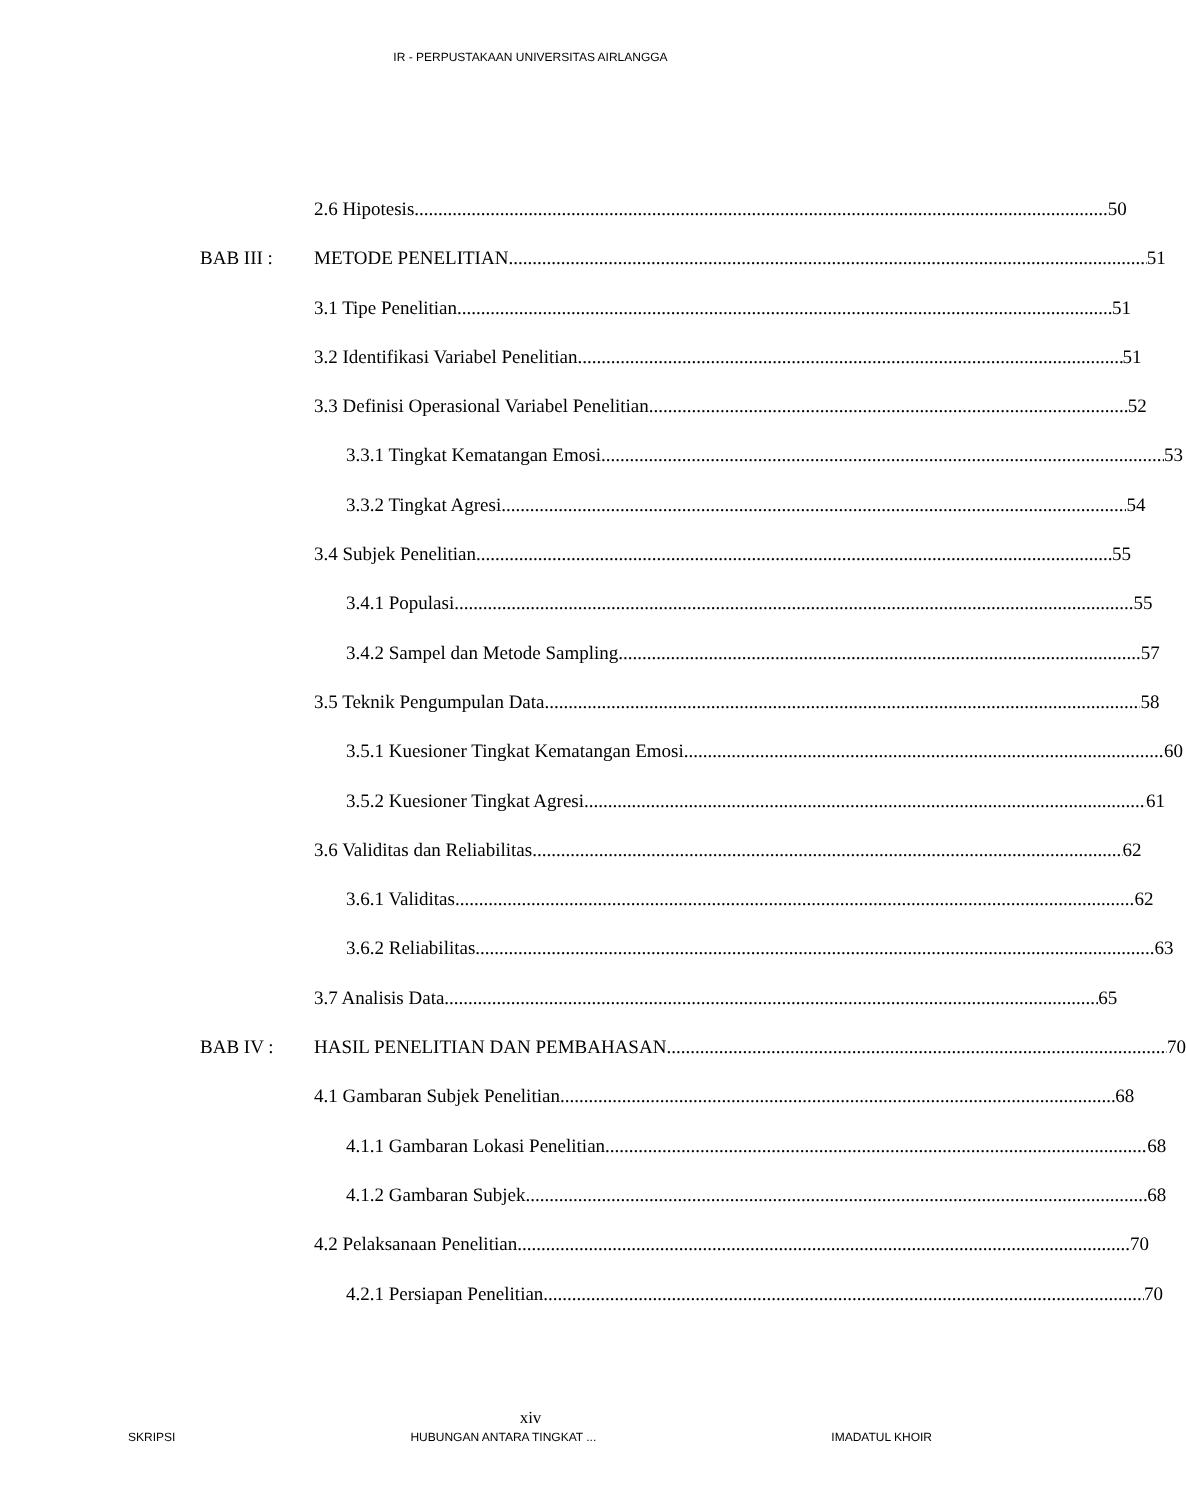IR - PERPUSTAKAAN UNIVERSITAS AIRLANGGA
2.6 Hipotesis 50
BAB III : METODE PENELITIAN 51
3.1 Tipe Penelitian 51
3.2 Identifikasi Variabel Penelitian 51
3.3 Definisi Operasional Variabel Penelitian 52
3.3.1 Tingkat Kematangan Emosi 53
3.3.2 Tingkat Agresi 54
3.4 Subjek Penelitian 55
3.4.1 Populasi 55
3.4.2 Sampel dan Metode Sampling 57
3.5 Teknik Pengumpulan Data 58
3.5.1 Kuesioner Tingkat Kematangan Emosi 60
3.5.2 Kuesioner Tingkat Agresi 61
3.6 Validitas dan Reliabilitas 62
3.6.1 Validitas 62
3.6.2 Reliabilitas 63
3.7 Analisis Data 65
BAB IV : HASIL PENELITIAN DAN PEMBAHASAN 70
4.1 Gambaran Subjek Penelitian 68
4.1.1 Gambaran Lokasi Penelitian 68
4.1.2 Gambaran Subjek 68
4.2 Pelaksanaan Penelitian 70
4.2.1 Persiapan Penelitian 70
xiv
SKRIPSI HUBUNGAN ANTARA TINGKAT ... IMADATUL KHOIR